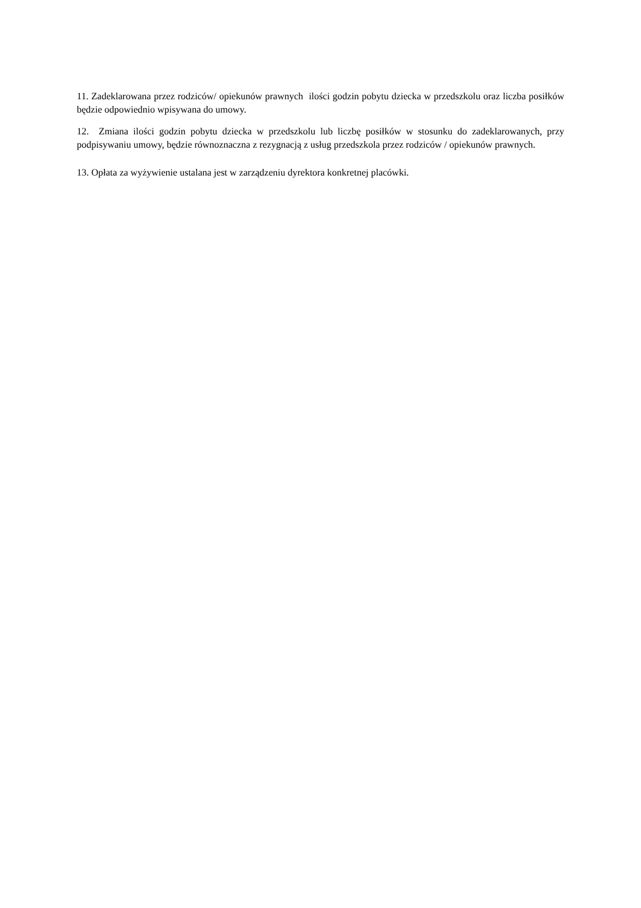11. Zadeklarowana przez rodziców/ opiekunów prawnych ilości godzin pobytu dziecka w przedszkolu oraz liczba posiłków będzie odpowiednio wpisywana do umowy.
12. Zmiana ilości godzin pobytu dziecka w przedszkolu lub liczbę posiłków w stosunku do zadeklarowanych, przy podpisywaniu umowy, będzie równoznaczna z rezygnacją z usług przedszkola przez rodziców / opiekunów prawnych.
13. Opłata za wyżywienie ustalana jest w zarządzeniu dyrektora konkretnej placówki.